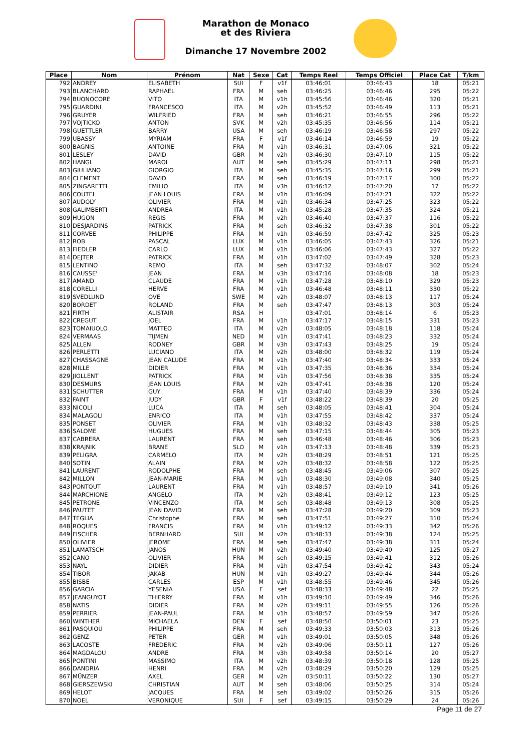Marathon de Monaco
et des Riviera
Dimanche 17 Novembre 2002
| Place | Nom | Prénom | Nat | Sexe | Cat | Temps Reel | Temps Officiel | Place Cat | T/km |
| --- | --- | --- | --- | --- | --- | --- | --- | --- | --- |
| 792 | ANDREY | ELISABETH | SUI | F | v1f | 03:46:01 | 03:46:43 | 18 | 05:21 |
| 793 | BLANCHARD | RAPHAEL | FRA | M | seh | 03:46:25 | 03:46:46 | 295 | 05:22 |
| 794 | BUONOCORE | VITO | ITA | M | v1h | 03:45:56 | 03:46:46 | 320 | 05:21 |
| 795 | GUARDINI | FRANCESCO | ITA | M | v2h | 03:45:52 | 03:46:49 | 113 | 05:21 |
| 796 | GRUYER | WILFRIED | FRA | M | seh | 03:46:21 | 03:46:55 | 296 | 05:22 |
| 797 | VOJTICKO | ANTON | SVK | M | v2h | 03:45:35 | 03:46:56 | 114 | 05:21 |
| 798 | GUETTLER | BARRY | USA | M | seh | 03:46:19 | 03:46:58 | 297 | 05:22 |
| 799 | UBASSY | MYRIAM | FRA | F | v1f | 03:46:14 | 03:46:59 | 19 | 05:22 |
| 800 | BAGNIS | ANTOINE | FRA | M | v1h | 03:46:31 | 03:47:06 | 321 | 05:22 |
| 801 | LESLEY | DAVID | GBR | M | v2h | 03:46:30 | 03:47:10 | 115 | 05:22 |
| 802 | HANGL | MAROI | AUT | M | seh | 03:45:29 | 03:47:11 | 298 | 05:21 |
| 803 | GIULIANO | GIORGIO | ITA | M | seh | 03:45:35 | 03:47:16 | 299 | 05:21 |
| 804 | CLEMENT | DAVID | FRA | M | seh | 03:46:19 | 03:47:17 | 300 | 05:22 |
| 805 | ZINGARETTI | EMILIO | ITA | M | v3h | 03:46:12 | 03:47:20 | 17 | 05:22 |
| 806 | COUTEL | JEAN LOUIS | FRA | M | v1h | 03:46:09 | 03:47:21 | 322 | 05:22 |
| 807 | AUDOLY | OLIVIER | FRA | M | v1h | 03:46:34 | 03:47:25 | 323 | 05:22 |
| 808 | GALIMBERTI | ANDREA | ITA | M | v1h | 03:45:28 | 03:47:35 | 324 | 05:21 |
| 809 | HUGON | REGIS | FRA | M | v2h | 03:46:40 | 03:47:37 | 116 | 05:22 |
| 810 | DESJARDINS | PATRICK | FRA | M | seh | 03:46:32 | 03:47:38 | 301 | 05:22 |
| 811 | CORVEE | PHILIPPE | FRA | M | v1h | 03:46:59 | 03:47:42 | 325 | 05:23 |
| 812 | ROB | PASCAL | LUX | M | v1h | 03:46:05 | 03:47:43 | 326 | 05:21 |
| 813 | FIEDLER | CARLO | LUX | M | v1h | 03:46:06 | 03:47:43 | 327 | 05:22 |
| 814 | DEJTER | PATRICK | FRA | M | v1h | 03:47:02 | 03:47:49 | 328 | 05:23 |
| 815 | LENTINO | REMO | ITA | M | seh | 03:47:32 | 03:48:07 | 302 | 05:24 |
| 816 | CAUSSE' | JEAN | FRA | M | v3h | 03:47:16 | 03:48:08 | 18 | 05:23 |
| 817 | AMAND | CLAUDE | FRA | M | v1h | 03:47:28 | 03:48:10 | 329 | 05:23 |
| 818 | CORELLI | HERVE | FRA | M | v1h | 03:46:48 | 03:48:11 | 330 | 05:22 |
| 819 | SVEDLUND | OVE | SWE | M | v2h | 03:48:07 | 03:48:13 | 117 | 05:24 |
| 820 | BORDET | ROLAND | FRA | M | seh | 03:47:47 | 03:48:13 | 303 | 05:24 |
| 821 | FIRTH | ALISTAIR | RSA | H | | 03:47:01 | 03:48:14 | 6 | 05:23 |
| 822 | CREGUT | JOEL | FRA | M | v1h | 03:47:17 | 03:48:15 | 331 | 05:23 |
| 823 | TOMAIUOLO | MATTEO | ITA | M | v2h | 03:48:05 | 03:48:18 | 118 | 05:24 |
| 824 | VERMAAS | TIJMEN | NED | M | v1h | 03:47:41 | 03:48:23 | 332 | 05:24 |
| 825 | ALLEN | RODNEY | GBR | M | v3h | 03:47:43 | 03:48:25 | 19 | 05:24 |
| 826 | PERLETTI | LUCIANO | ITA | M | v2h | 03:48:00 | 03:48:32 | 119 | 05:24 |
| 827 | CHASSAGNE | JEAN CALUDE | FRA | M | v1h | 03:47:40 | 03:48:34 | 333 | 05:24 |
| 828 | MILLE | DIDIER | FRA | M | v1h | 03:47:35 | 03:48:36 | 334 | 05:24 |
| 829 | JIOLLENT | PATRICK | FRA | M | v1h | 03:47:56 | 03:48:38 | 335 | 05:24 |
| 830 | DESMURS | JEAN LOUIS | FRA | M | v2h | 03:47:41 | 03:48:38 | 120 | 05:24 |
| 831 | SCHUTTER | GUY | FRA | M | v1h | 03:47:40 | 03:48:39 | 336 | 05:24 |
| 832 | FAINT | JUDY | GBR | F | v1f | 03:48:22 | 03:48:39 | 20 | 05:25 |
| 833 | NICOLI | LUCA | ITA | M | seh | 03:48:05 | 03:48:41 | 304 | 05:24 |
| 834 | MALAGOLI | ENRICO | ITA | M | v1h | 03:47:55 | 03:48:42 | 337 | 05:24 |
| 835 | PONSET | OLIVIER | FRA | M | v1h | 03:48:32 | 03:48:43 | 338 | 05:25 |
| 836 | SALOME | HUGUES | FRA | M | seh | 03:47:15 | 03:48:44 | 305 | 05:23 |
| 837 | CABRERA | LAURENT | FRA | M | seh | 03:46:48 | 03:48:46 | 306 | 05:23 |
| 838 | KRAJNIK | BRANE | SLO | M | v1h | 03:47:13 | 03:48:48 | 339 | 05:23 |
| 839 | PELIGRA | CARMELO | ITA | M | v2h | 03:48:29 | 03:48:51 | 121 | 05:25 |
| 840 | SOTIN | ALAIN | FRA | M | v2h | 03:48:32 | 03:48:58 | 122 | 05:25 |
| 841 | LAURENT | RODOLPHE | FRA | M | seh | 03:48:45 | 03:49:06 | 307 | 05:25 |
| 842 | MILLON | JEAN-MARIE | FRA | M | v1h | 03:48:30 | 03:49:08 | 340 | 05:25 |
| 843 | PONTOUT | LAURENT | FRA | M | v1h | 03:48:57 | 03:49:10 | 341 | 05:26 |
| 844 | MARCHIONE | ANGELO | ITA | M | v2h | 03:48:41 | 03:49:12 | 123 | 05:25 |
| 845 | PETRONE | VINCENZO | ITA | M | seh | 03:48:48 | 03:49:13 | 308 | 05:25 |
| 846 | PAUTET | JEAN DAVID | FRA | M | seh | 03:47:28 | 03:49:20 | 309 | 05:23 |
| 847 | TEGLIA | Christophe | FRA | M | seh | 03:47:51 | 03:49:27 | 310 | 05:24 |
| 848 | ROQUES | FRANCIS | FRA | M | v1h | 03:49:12 | 03:49:33 | 342 | 05:26 |
| 849 | FISCHER | BERNHARD | SUI | M | v2h | 03:48:33 | 03:49:38 | 124 | 05:25 |
| 850 | OLIVIER | JEROME | FRA | M | seh | 03:47:47 | 03:49:38 | 311 | 05:24 |
| 851 | LAMATSCH | JANOS | HUN | M | v2h | 03:49:40 | 03:49:40 | 125 | 05:27 |
| 852 | CANO | OLIVIER | FRA | M | seh | 03:49:15 | 03:49:41 | 312 | 05:26 |
| 853 | NAYL | DIDIER | FRA | M | v1h | 03:47:54 | 03:49:42 | 343 | 05:24 |
| 854 | TIBOR | JAKAB | HUN | M | v1h | 03:49:27 | 03:49:44 | 344 | 05:26 |
| 855 | BISBE | CARLES | ESP | M | v1h | 03:48:55 | 03:49:46 | 345 | 05:26 |
| 856 | GARCIA | YESENIA | USA | F | sef | 03:48:33 | 03:49:48 | 22 | 05:25 |
| 857 | JEANGUYOT | THIERRY | FRA | M | v1h | 03:49:10 | 03:49:49 | 346 | 05:26 |
| 858 | NATIS | DIDIER | FRA | M | v2h | 03:49:11 | 03:49:55 | 126 | 05:26 |
| 859 | PERRIER | JEAN-PAUL | FRA | M | v1h | 03:48:57 | 03:49:59 | 347 | 05:26 |
| 860 | WINTHER | MICHAELA | DEN | F | sef | 03:48:50 | 03:50:01 | 23 | 05:25 |
| 861 | PASQUIOU | PHILIPPE | FRA | M | seh | 03:49:33 | 03:50:03 | 313 | 05:26 |
| 862 | GENZ | PETER | GER | M | v1h | 03:49:01 | 03:50:05 | 348 | 05:26 |
| 863 | LACOSTE | FREDERIC | FRA | M | v2h | 03:49:06 | 03:50:11 | 127 | 05:26 |
| 864 | MAGDALOU | ANDRE | FRA | M | v3h | 03:49:58 | 03:50:14 | 20 | 05:27 |
| 865 | PONTINI | MASSIMO | ITA | M | v2h | 03:48:39 | 03:50:18 | 128 | 05:25 |
| 866 | DANDRIA | HENRI | FRA | M | v2h | 03:48:29 | 03:50:20 | 129 | 05:25 |
| 867 | MÜNZER | AXEL | GER | M | v2h | 03:50:11 | 03:50:22 | 130 | 05:27 |
| 868 | GIERSZEWSKI | CHRISTIAN | AUT | M | seh | 03:48:06 | 03:50:25 | 314 | 05:24 |
| 869 | HELOT | JACQUES | FRA | M | seh | 03:49:02 | 03:50:26 | 315 | 05:26 |
| 870 | NOEL | VERONIQUE | SUI | F | sef | 03:49:15 | 03:50:29 | 24 | 05:26 |
Page 11 de 27